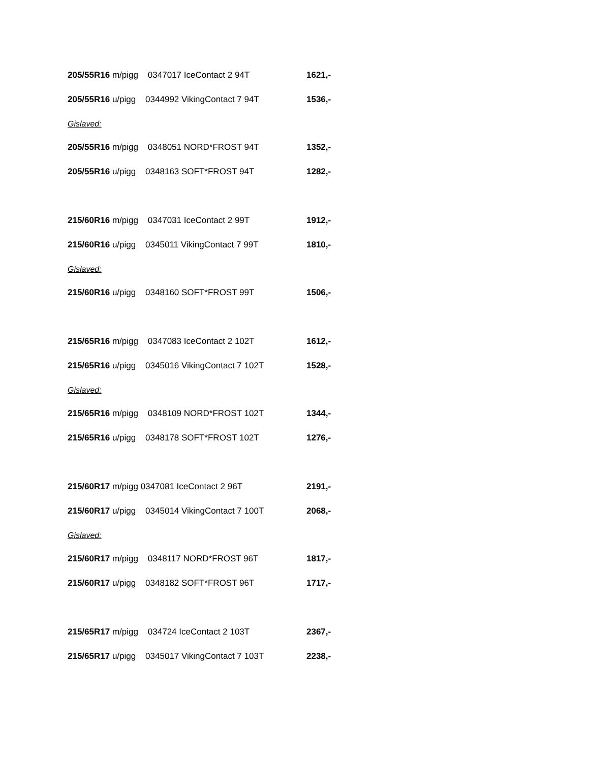205/55R16 m/pigg 0347017 IceContact 2 94T 1621,-
205/55R16 u/pigg 0344992 VikingContact 7 94T 1536,-
Gislaved:
205/55R16 m/pigg 0348051 NORD*FROST 94T 1352,-
205/55R16 u/pigg 0348163 SOFT*FROST 94T 1282,-
215/60R16 m/pigg 0347031 IceContact 2 99T 1912,-
215/60R16 u/pigg 0345011 VikingContact 7 99T 1810,-
Gislaved:
215/60R16 u/pigg 0348160 SOFT*FROST 99T 1506,-
215/65R16 m/pigg 0347083 IceContact 2 102T 1612,-
215/65R16 u/pigg 0345016 VikingContact 7 102T 1528,-
Gislaved:
215/65R16 m/pigg 0348109 NORD*FROST 102T 1344,-
215/65R16 u/pigg 0348178 SOFT*FROST 102T 1276,-
215/60R17 m/pigg 0347081 IceContact 2 96T 2191,-
215/60R17 u/pigg 0345014 VikingContact 7 100T 2068,-
Gislaved:
215/60R17 m/pigg 0348117 NORD*FROST 96T 1817,-
215/60R17 u/pigg 0348182 SOFT*FROST 96T 1717,-
215/65R17 m/pigg 034724 IceContact 2 103T 2367,-
215/65R17 u/pigg 0345017 VikingContact 7 103T 2238,-